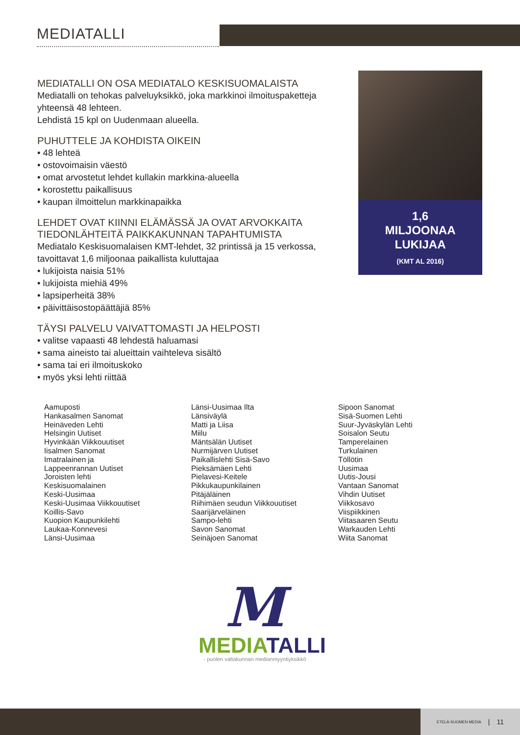MEDIATALLI
MEDIATALLI ON OSA MEDIATALO KESKISUOMALAISTA
Mediatalli on tehokas palveluyksikkö, joka markkinoi ilmoituspaketteja yhteensä 48 lehteen.
Lehdistä 15 kpl on Uudenmaan alueella.
PUHUTTELE JA KOHDISTA OIKEIN
• 48 lehteä
• ostovoimaisin väestö
• omat arvostetut lehdet kullakin markkina-alueella
• korostettu paikallisuus
• kaupan ilmoittelun markkinapaikka
LEHDET OVAT KIINNI ELÄMÄSSÄ JA OVAT ARVOKKAITA TIEDONLÄHTEITÄ PAIKKAKUNNAN TAPAHTUMISTA
Mediatalo Keskisuomalaisen KMT-lehdet, 32 printissä ja 15 verkossa, tavoittavat 1,6 miljoonaa paikallista kuluttajaa
• lukijoista naisia 51%
• lukijoista miehiä 49%
• lapsiperheitä 38%
• päivittäisostopäättäjiä 85%
TÄYSI PALVELU VAIVATTOMASTI JA HELPOSTI
• valitse vapaasti 48 lehdestä haluamasi
• sama aineisto tai alueittain vaihteleva sisältö
• sama tai eri ilmoituskoko
• myös yksi lehti riittää
1,6
MILJOONAA
LUKIJAA
(KMT AL 2016)
Aamuposti
Hankasalmen Sanomat
Heinäveden Lehti
Helsingin Uutiset
Hyvinkään Viikkouutiset
Iisalmen Sanomat
Imatralainen ja
Lappeenrannan Uutiset
Joroisten lehti
Keskisuomalainen
Keski-Uusimaa
Keski-Uusimaa Viikkouutiset
Koillis-Savo
Kuopion Kaupunkilehti
Laukaa-Konnevesi
Länsi-Uusimaa
Länsi-Uusimaa Ilta
Länsiväylä
Matti ja Liisa
Miilu
Mäntsälän Uutiset
Nurmijärven Uutiset
Paikallislehti Sisä-Savo
Pieksämäen Lehti
Pielavesi-Keitele
Pikkukaupunkilainen
Pitäjäläinen
Riihimäen seudun Viikkouutiset
Saarijärveläinen
Sampo-lehti
Savon Sanomat
Seinäjoen Sanomat
Sipoon Sanomat
Sisä-Suomen Lehti
Suur-Jyväskylän Lehti
Soisalon Seutu
Tamperelainen
Turkulainen
Töllötin
Uusimaa
Uutis-Jousi
Vantaan Sanomat
Vihdin Uutiset
Viikkosavo
Viispiikkinen
Viitasaaren Seutu
Warkauden Lehti
Wiita Sanomat
M
MEDIA TALLI
- puolen valtakunnan medianmyyntiyksikkö
ETELÄ-SUOMEN MEDIA | 11